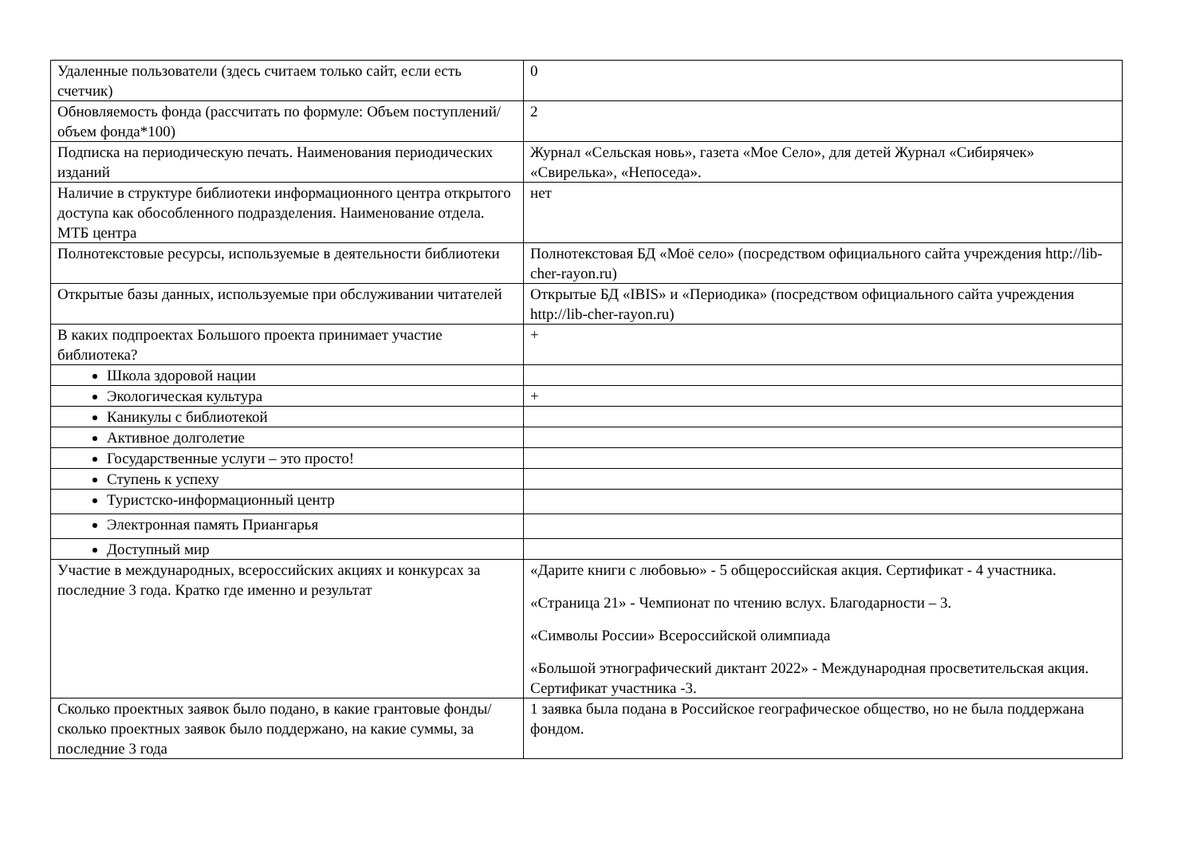| Удаленные пользователи (здесь считаем только сайт, если есть счетчик) | 0 |
| Обновляемость фонда (рассчитать по формуле: Объем поступлений/объем фонда*100) | 2 |
| Подписка на периодическую печать. Наименования периодических изданий | Журнал «Сельская новь», газета «Мое Село», для детей Журнал «Сибирячек» «Свирелька», «Непоседа». |
| Наличие в структуре библиотеки информационного центра открытого доступа как обособленного подразделения. Наименование отдела. МТБ центра | нет |
| Полнотекстовые ресурсы, используемые в деятельности библиотеки | Полнотекстовая БД «Моё село» (посредством официального сайта учреждения http://lib-cher-rayon.ru) |
| Открытые базы данных, используемые при обслуживании читателей | Открытые БД «IBIS» и «Периодика» (посредством официального сайта учреждения http://lib-cher-rayon.ru) |
| В каких подпроектах Большого проекта принимает участие библиотека? | + |
| Школа здоровой нации | |
| Экологическая культура | + |
| Каникулы с библиотекой | |
| Активное долголетие | |
| Государственные услуги – это просто! | |
| Ступень к успеху | |
| Туристско-информационный центр | |
| Электронная память Приангарья | |
| Доступный мир | |
| Участие в международных, всероссийских акциях и конкурсах за последние 3 года. Кратко где именно и результат | «Дарите книги с любовью» - 5 общероссийская акция. Сертификат - 4 участника. «Страница 21» - Чемпионат по чтению вслух. Благодарности – 3. «Символы России» Всероссийской олимпиада «Большой этнографический диктант 2022» - Международная просветительская акция. Сертификат участника -3. |
| Сколько проектных заявок было подано, в какие грантовые фонды/сколько проектных заявок было поддержано, на какие суммы, за последние 3 года | 1 заявка была подана в Российское географическое общество, но не была поддержана фондом. |